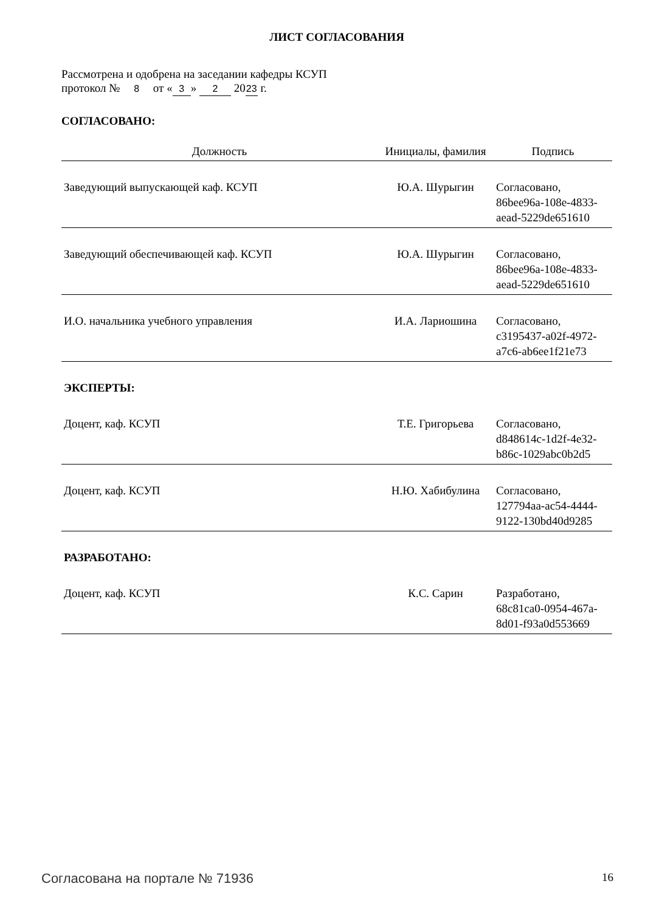ЛИСТ СОГЛАСОВАНИЯ
Рассмотрена и одобрена на заседании кафедры КСУП
протокол № 8 от « 3 » 2 20 23 г.
СОГЛАСОВАНО:
| Должность | Инициалы, фамилия | Подпись |
| --- | --- | --- |
| Заведующий выпускающей каф. КСУП | Ю.А. Шурыгин | Согласовано, 86bee96a-108e-4833- aead-5229de651610 |
| Заведующий обеспечивающей каф. КСУП | Ю.А. Шурыгин | Согласовано, 86bee96a-108e-4833- aead-5229de651610 |
| И.О. начальника учебного управления | И.А. Лариошина | Согласовано, c3195437-a02f-4972- a7c6-ab6ee1f21e73 |
| ЭКСПЕРТЫ: | | |
| Доцент, каф. КСУП | Т.Е. Григорьева | Согласовано, d848614c-1d2f-4e32- b86c-1029abc0b2d5 |
| Доцент, каф. КСУП | Н.Ю. Хабибулина | Согласовано, 127794aa-ac54-4444- 9122-130bd40d9285 |
| РАЗРАБОТАНО: | | |
| Доцент, каф. КСУП | К.С. Сарин | Разработано, 68c81ca0-0954-467a- 8d01-f93a0d553669 |
Согласована на портале № 71936 16